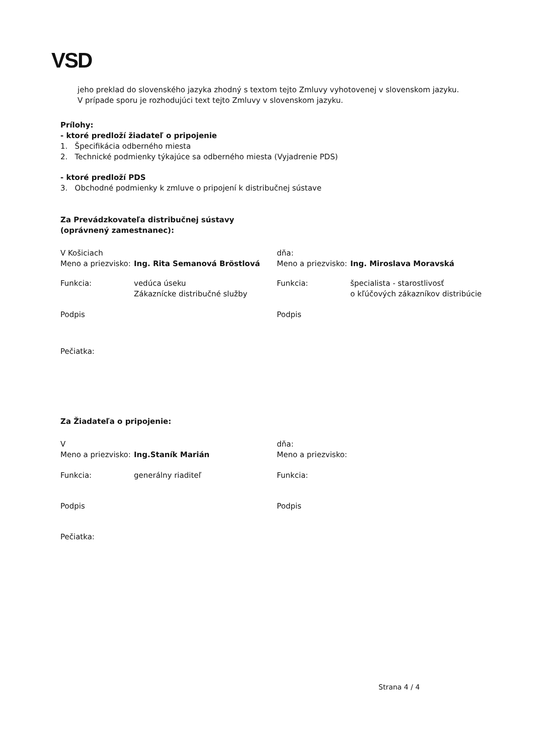VSD
jeho preklad do slovenského jazyka zhodný s textom tejto Zmluvy vyhotovenej v slovenskom jazyku.
V prípade sporu je rozhodujúci text tejto Zmluvy v slovenskom jazyku.
Prílohy:
- ktoré predloží žiadateľ o pripojenie
1. Špecifikácia odberného miesta
2. Technické podmienky týkajúce sa odberného miesta (Vyjadrenie PDS)
- ktoré predloží PDS
3. Obchodné podmienky k zmluve o pripojení k distribučnej sústave
Za Prevádzkovateľa distribučnej sústavy
(oprávnený zamestnanec):
V Košiciach
Meno a priezvisko: Ing. Rita Semanová Bröstlová
Funkcia: vedúca úseku
Zákaznícke distribučné služby
Podpis
Pečiatka:
dňa:
Meno a priezvisko: Ing. Miroslava Moravská
Funkcia: špecialista - starostlivosť
o kľúčových zákazníkov distribúcie
Podpis
Za Žiadateľa o pripojenie:
V
Meno a priezvisko: Ing.Staník Marián
Funkcia: generálny riaditeľ
Podpis
Pečiatka:
dňa:
Meno a priezvisko:
Funkcia:
Podpis
Strana 4 / 4